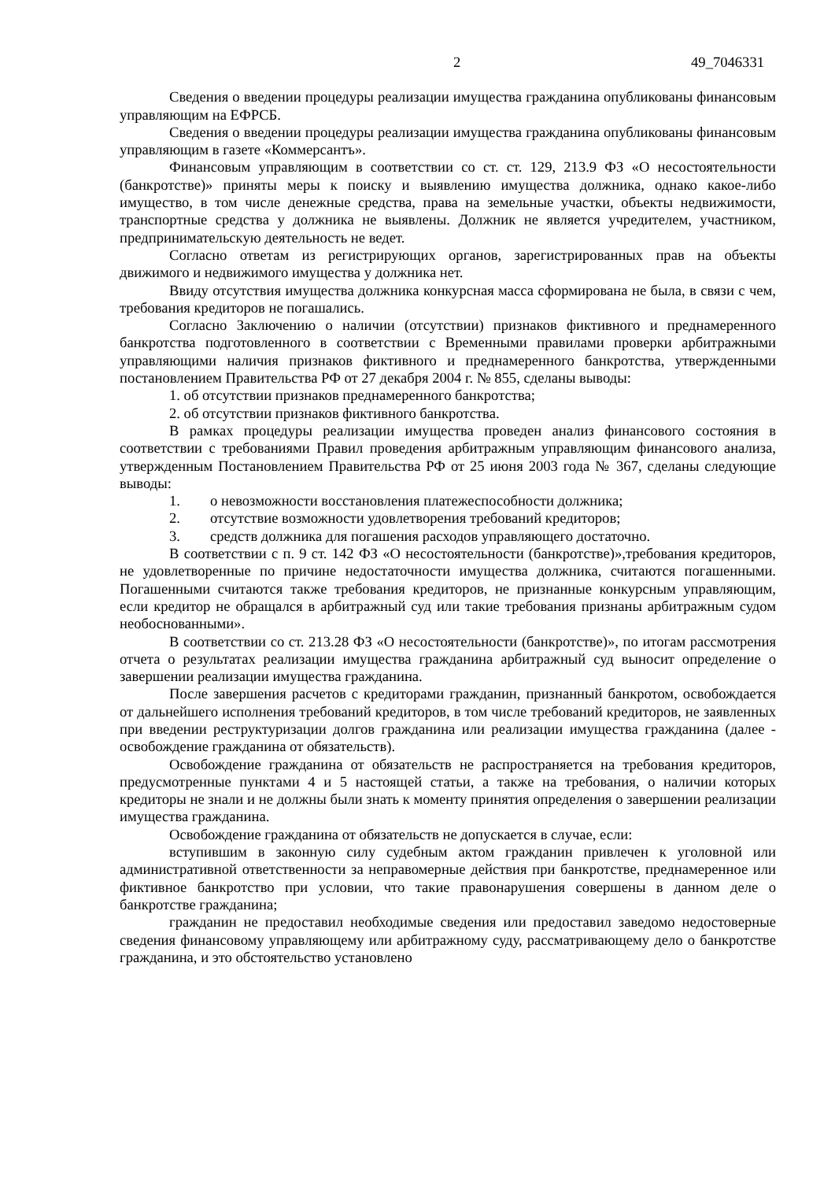2 49_7046331
Сведения о введении процедуры реализации имущества гражданина опубликованы финансовым управляющим на ЕФРСБ.
Сведения о введении процедуры реализации имущества гражданина опубликованы финансовым управляющим в газете «Коммерсантъ».
Финансовым управляющим в соответствии со ст. ст. 129, 213.9 ФЗ «О несостоятельности (банкротстве)» приняты меры к поиску и выявлению имущества должника, однако какое-либо имущество, в том числе денежные средства, права на земельные участки, объекты недвижимости, транспортные средства у должника не выявлены. Должник не является учредителем, участником, предпринимательскую деятельность не ведет.
Согласно ответам из регистрирующих органов, зарегистрированных прав на объекты движимого и недвижимого имущества у должника нет.
Ввиду отсутствия имущества должника конкурсная масса сформирована не была, в связи с чем, требования кредиторов не погашались.
Согласно Заключению о наличии (отсутствии) признаков фиктивного и преднамеренного банкротства подготовленного в соответствии с Временными правилами проверки арбитражными управляющими наличия признаков фиктивного и преднамеренного банкротства, утвержденными постановлением Правительства РФ от 27 декабря 2004 г. № 855, сделаны выводы:
1. об отсутствии признаков преднамеренного банкротства;
2. об отсутствии признаков фиктивного банкротства.
В рамках процедуры реализации имущества проведен анализ финансового состояния в соответствии с требованиями Правил проведения арбитражным управляющим финансового анализа, утвержденным Постановлением Правительства РФ от 25 июня 2003 года № 367, сделаны следующие выводы:
1. о невозможности восстановления платежеспособности должника;
2. отсутствие возможности удовлетворения требований кредиторов;
3. средств должника для погашения расходов управляющего достаточно.
В соответствии с п. 9 ст. 142 ФЗ «О несостоятельности (банкротстве)»,требования кредиторов, не удовлетворенные по причине недостаточности имущества должника, считаются погашенными. Погашенными считаются также требования кредиторов, не признанные конкурсным управляющим, если кредитор не обращался в арбитражный суд или такие требования признаны арбитражным судом необоснованными».
В соответствии со ст. 213.28 ФЗ «О несостоятельности (банкротстве)», по итогам рассмотрения отчета о результатах реализации имущества гражданина арбитражный суд выносит определение о завершении реализации имущества гражданина.
После завершения расчетов с кредиторами гражданин, признанный банкротом, освобождается от дальнейшего исполнения требований кредиторов, в том числе требований кредиторов, не заявленных при введении реструктуризации долгов гражданина или реализации имущества гражданина (далее - освобождение гражданина от обязательств).
Освобождение гражданина от обязательств не распространяется на требования кредиторов, предусмотренные пунктами 4 и 5 настоящей статьи, а также на требования, о наличии которых кредиторы не знали и не должны были знать к моменту принятия определения о завершении реализации имущества гражданина.
Освобождение гражданина от обязательств не допускается в случае, если:
вступившим в законную силу судебным актом гражданин привлечен к уголовной или административной ответственности за неправомерные действия при банкротстве, преднамеренное или фиктивное банкротство при условии, что такие правонарушения совершены в данном деле о банкротстве гражданина;
гражданин не предоставил необходимые сведения или предоставил заведомо недостоверные сведения финансовому управляющему или арбитражному суду, рассматривающему дело о банкротстве гражданина, и это обстоятельство установлено